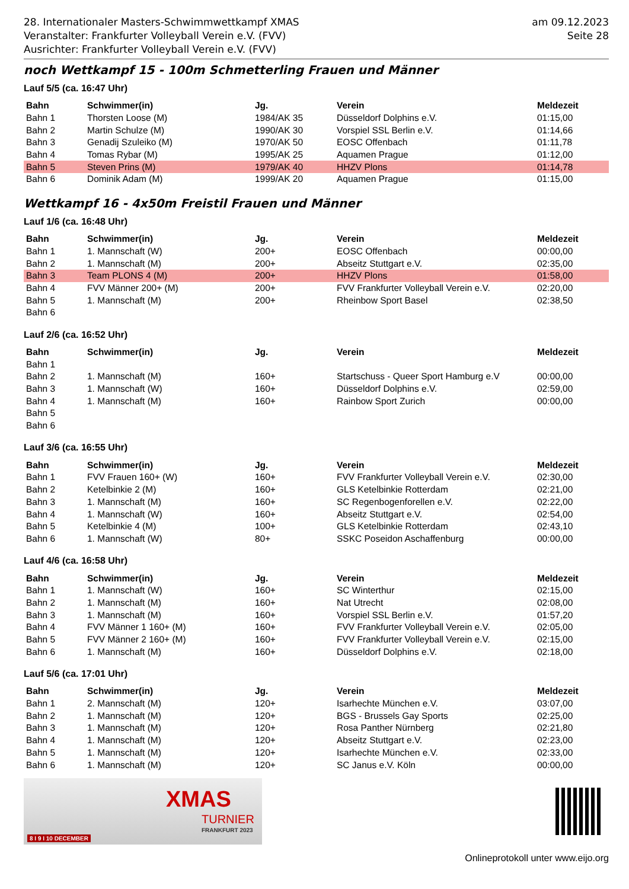28. Internationaler Masters-Schwimmwettkampf XMAS
Veranstalter: Frankfurter Volleyball Verein e.V. (FVV)
Ausrichter: Frankfurter Volleyball Verein e.V. (FVV)
am 09.12.2023
Seite 28
noch Wettkampf 15 - 100m Schmetterling Frauen und Männer
Lauf 5/5 (ca. 16:47 Uhr)
| Bahn | Schwimmer(in) | Jg. | Verein | Meldezeit |
| --- | --- | --- | --- | --- |
| Bahn 1 | Thorsten Loose (M) | 1984/AK 35 | Düsseldorf Dolphins e.V. | 01:15,00 |
| Bahn 2 | Martin Schulze (M) | 1990/AK 30 | Vorspiel SSL Berlin e.V. | 01:14,66 |
| Bahn 3 | Genadij Szuleiko (M) | 1970/AK 50 | EOSC Offenbach | 01:11,78 |
| Bahn 4 | Tomas Rybar (M) | 1995/AK 25 | Aquamen Prague | 01:12,00 |
| Bahn 5 | Steven Prins (M) | 1979/AK 40 | HHZV Plons | 01:14,78 |
| Bahn 6 | Dominik Adam (M) | 1999/AK 20 | Aquamen Prague | 01:15,00 |
Wettkampf 16 - 4x50m Freistil Frauen und Männer
Lauf 1/6 (ca. 16:48 Uhr)
| Bahn | Schwimmer(in) | Jg. | Verein | Meldezeit |
| --- | --- | --- | --- | --- |
| Bahn 1 | 1. Mannschaft (W) | 200+ | EOSC Offenbach | 00:00,00 |
| Bahn 2 | 1. Mannschaft (M) | 200+ | Abseitz Stuttgart e.V. | 02:35,00 |
| Bahn 3 | Team PLONS 4 (M) | 200+ | HHZV Plons | 01:58,00 |
| Bahn 4 | FVV Männer 200+ (M) | 200+ | FVV Frankfurter Volleyball Verein e.V. | 02:20,00 |
| Bahn 5 | 1. Mannschaft (M) | 200+ | Rheinbow Sport Basel | 02:38,50 |
| Bahn 6 | | | | |
Lauf 2/6 (ca. 16:52 Uhr)
| Bahn | Schwimmer(in) | Jg. | Verein | Meldezeit |
| --- | --- | --- | --- | --- |
| Bahn 1 | | | | |
| Bahn 2 | 1. Mannschaft (M) | 160+ | Startschuss - Queer Sport Hamburg e.V | 00:00,00 |
| Bahn 3 | 1. Mannschaft (W) | 160+ | Düsseldorf Dolphins e.V. | 02:59,00 |
| Bahn 4 | 1. Mannschaft (M) | 160+ | Rainbow Sport Zurich | 00:00,00 |
| Bahn 5 | | | | |
| Bahn 6 | | | | |
Lauf 3/6 (ca. 16:55 Uhr)
| Bahn | Schwimmer(in) | Jg. | Verein | Meldezeit |
| --- | --- | --- | --- | --- |
| Bahn 1 | FVV Frauen 160+ (W) | 160+ | FVV Frankfurter Volleyball Verein e.V. | 02:30,00 |
| Bahn 2 | Ketelbinkie 2 (M) | 160+ | GLS Ketelbinkie Rotterdam | 02:21,00 |
| Bahn 3 | 1. Mannschaft (M) | 160+ | SC Regenbogenforellen e.V. | 02:22,00 |
| Bahn 4 | 1. Mannschaft (W) | 160+ | Abseitz Stuttgart e.V. | 02:54,00 |
| Bahn 5 | Ketelbinkie 4 (M) | 100+ | GLS Ketelbinkie Rotterdam | 02:43,10 |
| Bahn 6 | 1. Mannschaft (W) | 80+ | SSKC Poseidon Aschaffenburg | 00:00,00 |
Lauf 4/6 (ca. 16:58 Uhr)
| Bahn | Schwimmer(in) | Jg. | Verein | Meldezeit |
| --- | --- | --- | --- | --- |
| Bahn 1 | 1. Mannschaft (W) | 160+ | SC Winterthur | 02:15,00 |
| Bahn 2 | 1. Mannschaft (M) | 160+ | Nat Utrecht | 02:08,00 |
| Bahn 3 | 1. Mannschaft (M) | 160+ | Vorspiel SSL Berlin e.V. | 01:57,20 |
| Bahn 4 | FVV Männer 1 160+ (M) | 160+ | FVV Frankfurter Volleyball Verein e.V. | 02:05,00 |
| Bahn 5 | FVV Männer 2 160+ (M) | 160+ | FVV Frankfurter Volleyball Verein e.V. | 02:15,00 |
| Bahn 6 | 1. Mannschaft (M) | 160+ | Düsseldorf Dolphins e.V. | 02:18,00 |
Lauf 5/6 (ca. 17:01 Uhr)
| Bahn | Schwimmer(in) | Jg. | Verein | Meldezeit |
| --- | --- | --- | --- | --- |
| Bahn 1 | 2. Mannschaft (M) | 120+ | Isarhechte München e.V. | 03:07,00 |
| Bahn 2 | 1. Mannschaft (M) | 120+ | BGS - Brussels Gay Sports | 02:25,00 |
| Bahn 3 | 1. Mannschaft (M) | 120+ | Rosa Panther Nürnberg | 02:21,80 |
| Bahn 4 | 1. Mannschaft (M) | 120+ | Abseitz Stuttgart e.V. | 02:23,00 |
| Bahn 5 | 1. Mannschaft (M) | 120+ | Isarhechte München e.V. | 02:33,00 |
| Bahn 6 | 1. Mannschaft (M) | 120+ | SC Janus e.V. Köln | 00:00,00 |
XMAS
TURNIER
FRANKFURT 2023
8 I 9 I 10 DECEMBER
Onlineprotokoll unter www.eijo.org